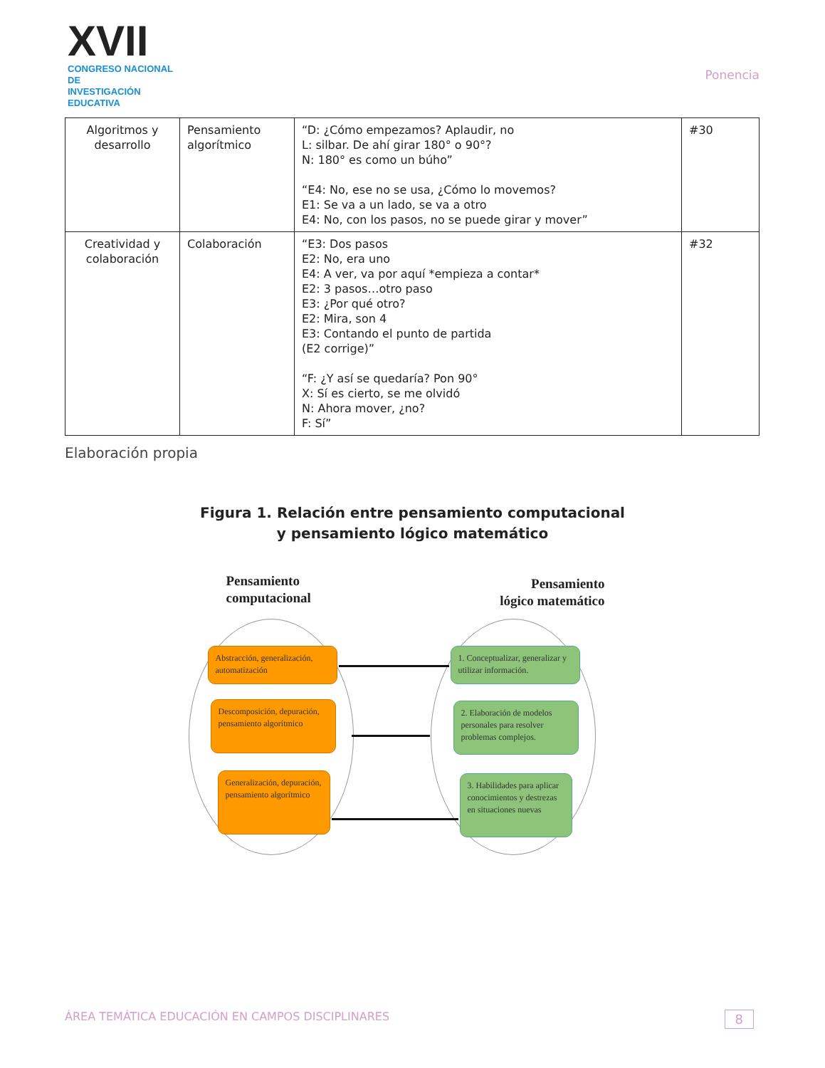XVII
CONGRESO NACIONAL DE
INVESTIGACIÓN EDUCATIVA
Ponencia
| Algoritmos y desarrollo | Pensamiento algorítmico | “D: ¿Cómo empezamos? Aplaudir, no L: silbar. De ahí girar 180° o 90°? N: 180° es como un búho” “E4: No, ese no se usa, ¿Cómo lo movemos? E1: Se va a un lado, se va a otro E4: No, con los pasos, no se puede girar y mover” | #30 |
| Creatividad y colaboración | Colaboración | “E3: Dos pasos E2: No, era uno E4: A ver, va por aquí *empieza a contar* E2: 3 pasos…otro paso E3: ¿Por qué otro? E2: Mira, son 4 E3: Contando el punto de partida (E2 corrige)” “F: ¿Y así se quedaría? Pon 90° X: Sí es cierto, se me olvidó N: Ahora mover, ¿no? F: Sí” | #32 |
Elaboración propia
Figura 1. Relación entre pensamiento computacional
y pensamiento lógico matemático
Pensamiento
computacional
Pensamiento
lógico matemático
Abstracción, generalización, automatización
Descomposición, depuración, pensamiento algorítmico
Generalización, depuración, pensamiento algorítmico
1. Conceptualizar, generalizar y utilizar información.
2. Elaboración de modelos personales para resolver problemas complejos.
3. Habilidades para aplicar conocimientos y destrezas en situaciones nuevas
ÁREA TEMÁTICA EDUCACIÓN EN CAMPOS DISCIPLINARES
8